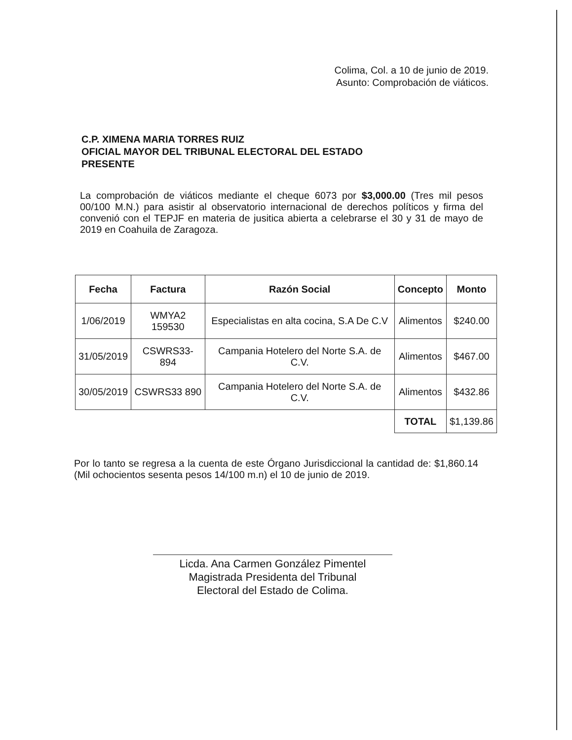Colima, Col. a 10 de junio de 2019.
Asunto: Comprobación de viáticos.
C.P. XIMENA MARIA TORRES RUIZ
OFICIAL MAYOR DEL TRIBUNAL ELECTORAL DEL ESTADO
PRESENTE
La comprobación de viáticos mediante el cheque 6073 por $3,000.00 (Tres mil pesos 00/100 M.N.) para asistir al observatorio internacional de derechos políticos y firma del convenió con el TEPJF en materia de jusitica abierta a celebrarse el 30 y 31 de mayo de 2019 en Coahuila de Zaragoza.
| Fecha | Factura | Razón Social | Concepto | Monto |
| --- | --- | --- | --- | --- |
| 1/06/2019 | WMYA2 159530 | Especialistas en alta cocina, S.A De C.V | Alimentos | $240.00 |
| 31/05/2019 | CSWRS33-894 | Campania Hotelero del Norte S.A. de C.V. | Alimentos | $467.00 |
| 30/05/2019 | CSWRS33 890 | Campania Hotelero del Norte S.A. de C.V. | Alimentos | $432.86 |
| | | | TOTAL | $1,139.86 |
Por lo tanto se regresa a la cuenta de este Órgano Jurisdiccional la cantidad de: $1,860.14 (Mil ochocientos sesenta pesos 14/100 m.n) el 10 de junio de 2019.
Licda. Ana Carmen González Pimentel
Magistrada Presidenta del Tribunal
Electoral del Estado de Colima.